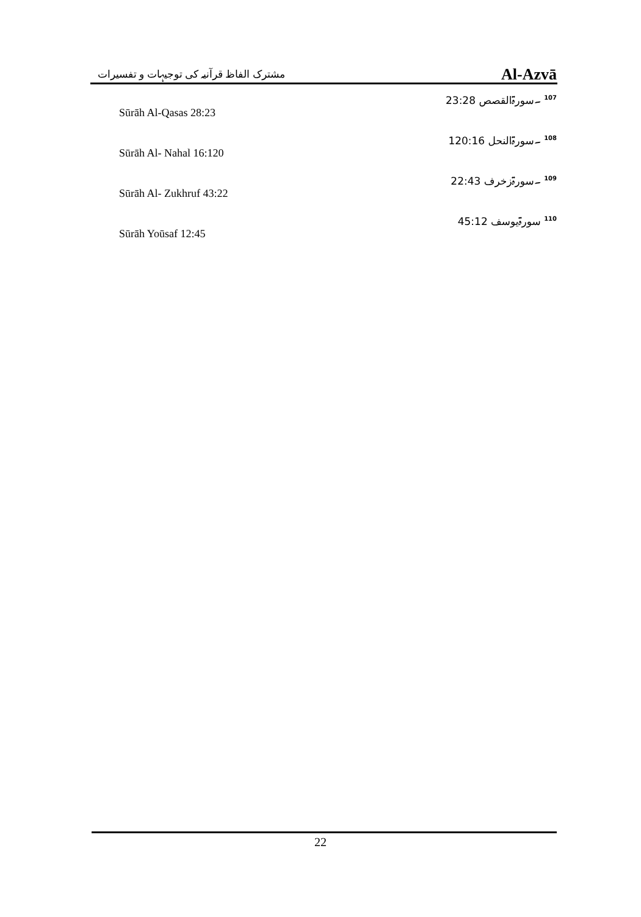مشترک الفاظ قرآنیہ کی توجیہات و تفسیرات Al-Azvā
<sup>107</sup> ۔سورۃالقصص 23:28
Sūrāh Al-Qasas 28:23
<sup>108</sup> ۔سورۃالنحل 120:16
Sūrāh Al- Nahal 16:120
<sup>109</sup> ۔سورۃزخرف 22:43
Sūrāh Al- Zukhruf 43:22
<sup>110</sup> سورۃیوسف 45:12
Sūrāh Yoūsaf 12:45
22